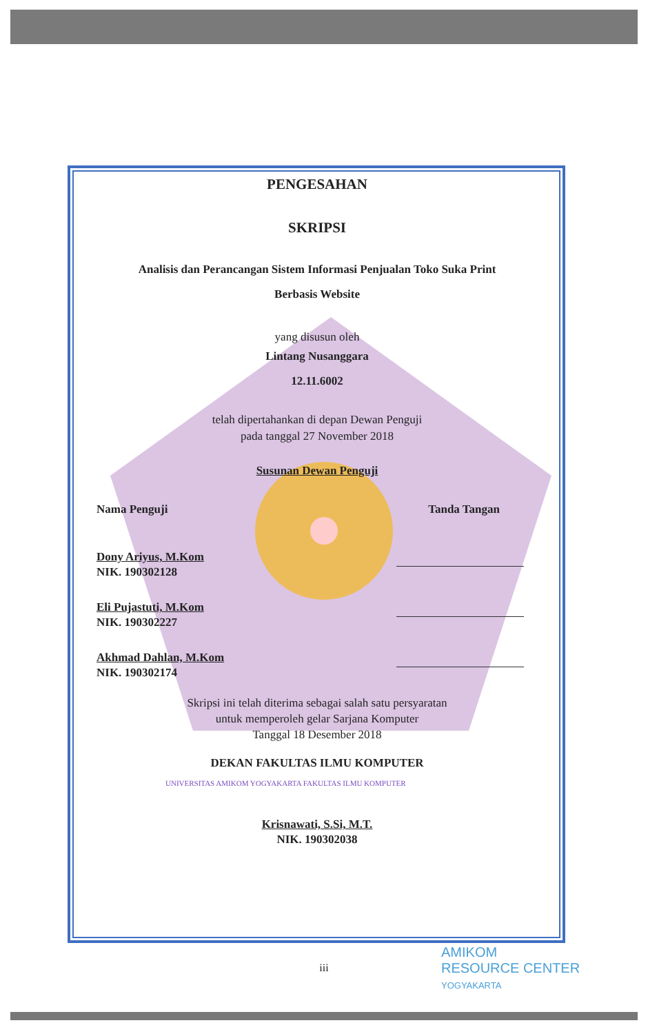PENGESAHAN
SKRIPSI
Analisis dan Perancangan Sistem Informasi Penjualan Toko Suka Print
Berbasis Website
yang disusun oleh
Lintang Nusanggara
12.11.6002
telah dipertahankan di depan Dewan Penguji
pada tanggal 27 November 2018
Susunan Dewan Penguji
Nama Penguji Tanda Tangan
Dony Ariyus, M.Kom
NIK. 190302128
Eli Pujastuti, M.Kom
NIK. 190302227
Akhmad Dahlan, M.Kom
NIK. 190302174
Skripsi ini telah diterima sebagai salah satu persyaratan
untuk memperoleh gelar Sarjana Komputer
Tanggal 18 Desember 2018
DEKAN FAKULTAS ILMU KOMPUTER
Krisnawati, S.Si, M.T.
NIK. 190302038
UNIVERSITAS AMIKOM YOGYAKARTA FAKULTAS ILMU KOMPUTER
iii
AMIKOM
RESOURCE CENTER
YOGYAKARTA